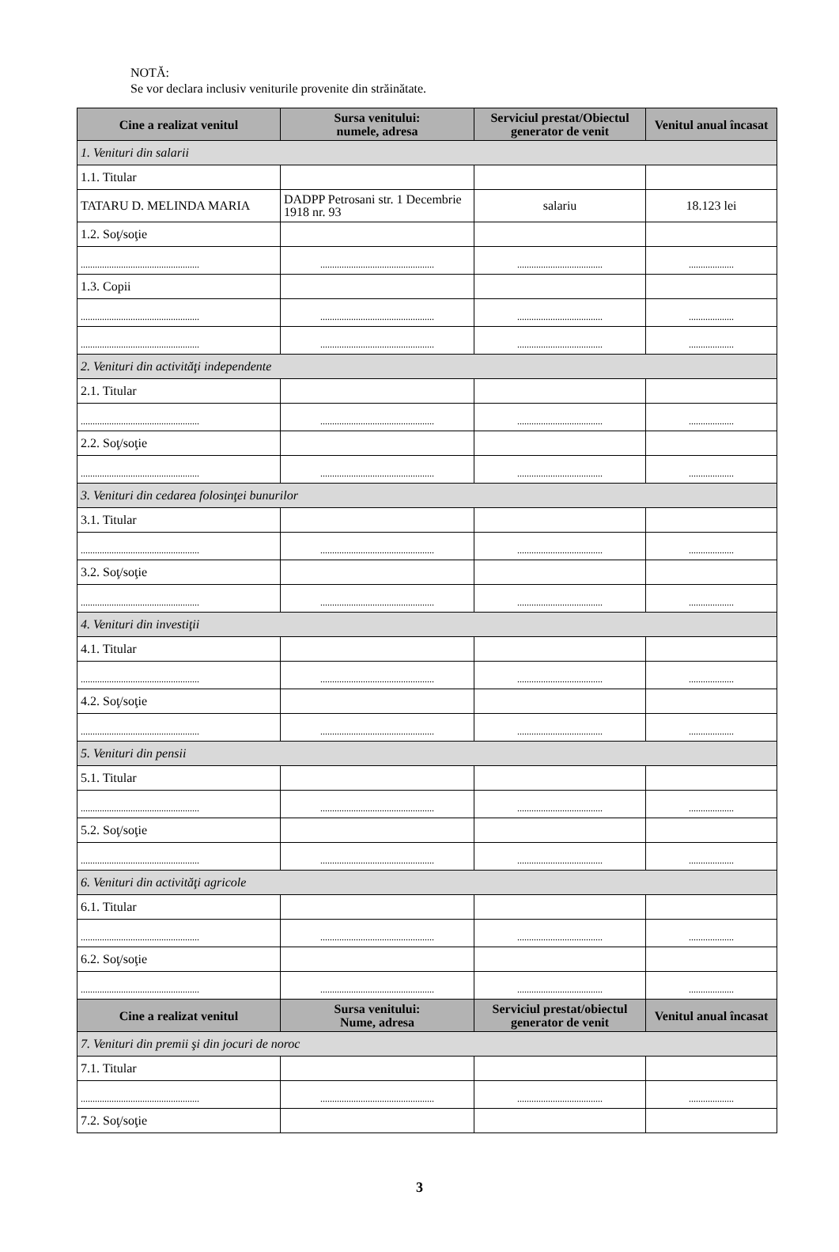NOTĂ:
Se vor declara inclusiv veniturile provenite din străinătate.
| Cine a realizat venitul | Sursa venitului: numele, adresa | Serviciul prestat/Obiectul generator de venit | Venitul anual încasat |
| --- | --- | --- | --- |
| 1. Venituri din salarii | | | |
| 1.1. Titular | | | |
| TATARU D. MELINDA MARIA | DADPP Petrosani str. 1 Decembrie 1918 nr. 93 | salariu | 18.123 lei |
| 1.2. Soţ/soţie | | | |
| .................................................. | ................................................ | .................................... | ................... |
| 1.3. Copii | | | |
| .................................................. | ................................................ | .................................... | ................... |
| .................................................. | ................................................ | .................................... | ................... |
| 2. Venituri din activităţi independente | | | |
| 2.1. Titular | | | |
| .................................................. | ................................................ | .................................... | ................... |
| 2.2. Soţ/soţie | | | |
| .................................................. | ................................................ | .................................... | ................... |
| 3. Venituri din cedarea folosinţei bunurilor | | | |
| 3.1. Titular | | | |
| .................................................. | ................................................ | .................................... | ................... |
| 3.2. Soţ/soţie | | | |
| .................................................. | ................................................ | .................................... | ................... |
| 4. Venituri din investiţii | | | |
| 4.1. Titular | | | |
| .................................................. | ................................................ | .................................... | ................... |
| 4.2. Soţ/soţie | | | |
| .................................................. | ................................................ | .................................... | ................... |
| 5. Venituri din pensii | | | |
| 5.1. Titular | | | |
| .................................................. | ................................................ | .................................... | ................... |
| 5.2. Soţ/soţie | | | |
| .................................................. | ................................................ | .................................... | ................... |
| 6. Venituri din activităţi agricole | | | |
| 6.1. Titular | | | |
| .................................................. | ................................................ | .................................... | ................... |
| 6.2. Soţ/soţie | | | |
| .................................................. | ................................................ | .................................... | ................... |
| Cine a realizat venitul | Sursa venitului: Nume, adresa | Serviciul prestat/obiectul generator de venit | Venitul anual încasat |
| 7. Venituri din premii şi din jocuri de noroc | | | |
| 7.1. Titular | | | |
| .................................................. | ................................................ | .................................... | ................... |
| 7.2. Soţ/soţie | | | |
3